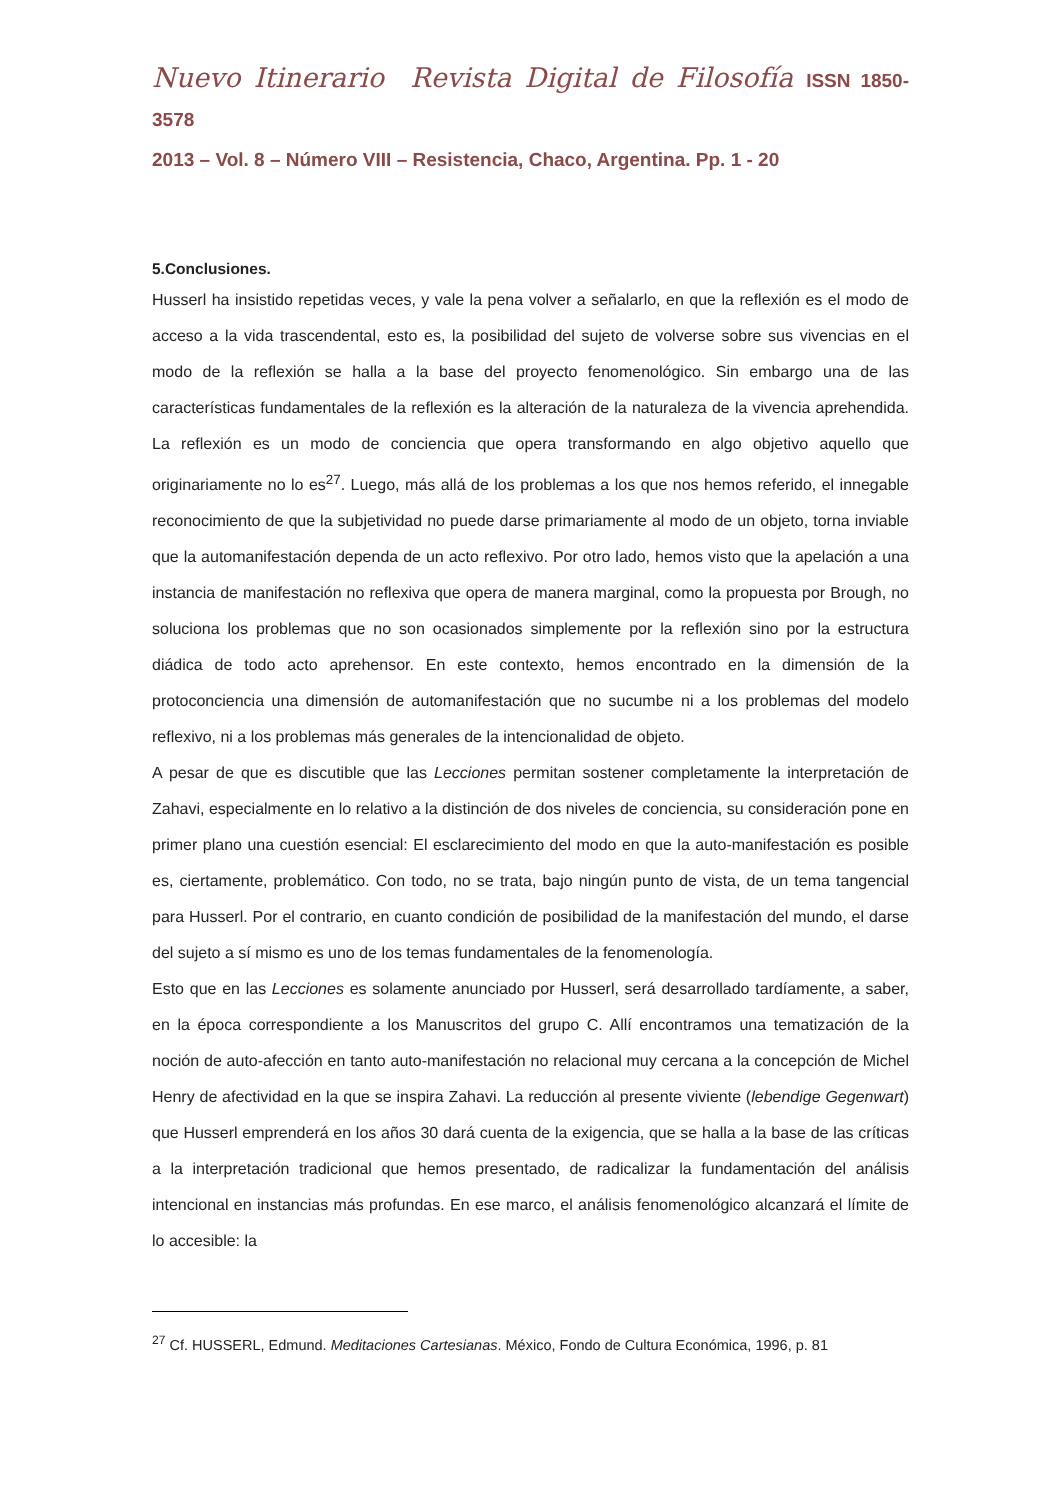Nuevo Itinerario Revista Digital de Filosofía ISSN 1850-3578
2013 – Vol. 8 – Número VIII – Resistencia, Chaco, Argentina. Pp. 1 - 20
5.Conclusiones.
Husserl ha insistido repetidas veces, y vale la pena volver a señalarlo, en que la reflexión es el modo de acceso a la vida trascendental, esto es, la posibilidad del sujeto de volverse sobre sus vivencias en el modo de la reflexión se halla a la base del proyecto fenomenológico. Sin embargo una de las características fundamentales de la reflexión es la alteración de la naturaleza de la vivencia aprehendida. La reflexión es un modo de conciencia que opera transformando en algo objetivo aquello que originariamente no lo es<sup>27</sup>. Luego, más allá de los problemas a los que nos hemos referido, el innegable reconocimiento de que la subjetividad no puede darse primariamente al modo de un objeto, torna inviable que la automanifestación dependa de un acto reflexivo. Por otro lado, hemos visto que la apelación a una instancia de manifestación no reflexiva que opera de manera marginal, como la propuesta por Brough, no soluciona los problemas que no son ocasionados simplemente por la reflexión sino por la estructura diádica de todo acto aprehensor. En este contexto, hemos encontrado en la dimensión de la protoconciencia una dimensión de automanifestación que no sucumbe ni a los problemas del modelo reflexivo, ni a los problemas más generales de la intencionalidad de objeto.
A pesar de que es discutible que las Lecciones permitan sostener completamente la interpretación de Zahavi, especialmente en lo relativo a la distinción de dos niveles de conciencia, su consideración pone en primer plano una cuestión esencial: El esclarecimiento del modo en que la auto-manifestación es posible es, ciertamente, problemático. Con todo, no se trata, bajo ningún punto de vista, de un tema tangencial para Husserl. Por el contrario, en cuanto condición de posibilidad de la manifestación del mundo, el darse del sujeto a sí mismo es uno de los temas fundamentales de la fenomenología.
Esto que en las Lecciones es solamente anunciado por Husserl, será desarrollado tardíamente, a saber, en la época correspondiente a los Manuscritos del grupo C. Allí encontramos una tematización de la noción de auto-afección en tanto auto-manifestación no relacional muy cercana a la concepción de Michel Henry de afectividad en la que se inspira Zahavi. La reducción al presente viviente (lebendige Gegenwart) que Husserl emprenderá en los años 30 dará cuenta de la exigencia, que se halla a la base de las críticas a la interpretación tradicional que hemos presentado, de radicalizar la fundamentación del análisis intencional en instancias más profundas. En ese marco, el análisis fenomenológico alcanzará el límite de lo accesible: la
<sup>27</sup> Cf. HUSSERL, Edmund. Meditaciones Cartesianas. México, Fondo de Cultura Económica, 1996, p. 81